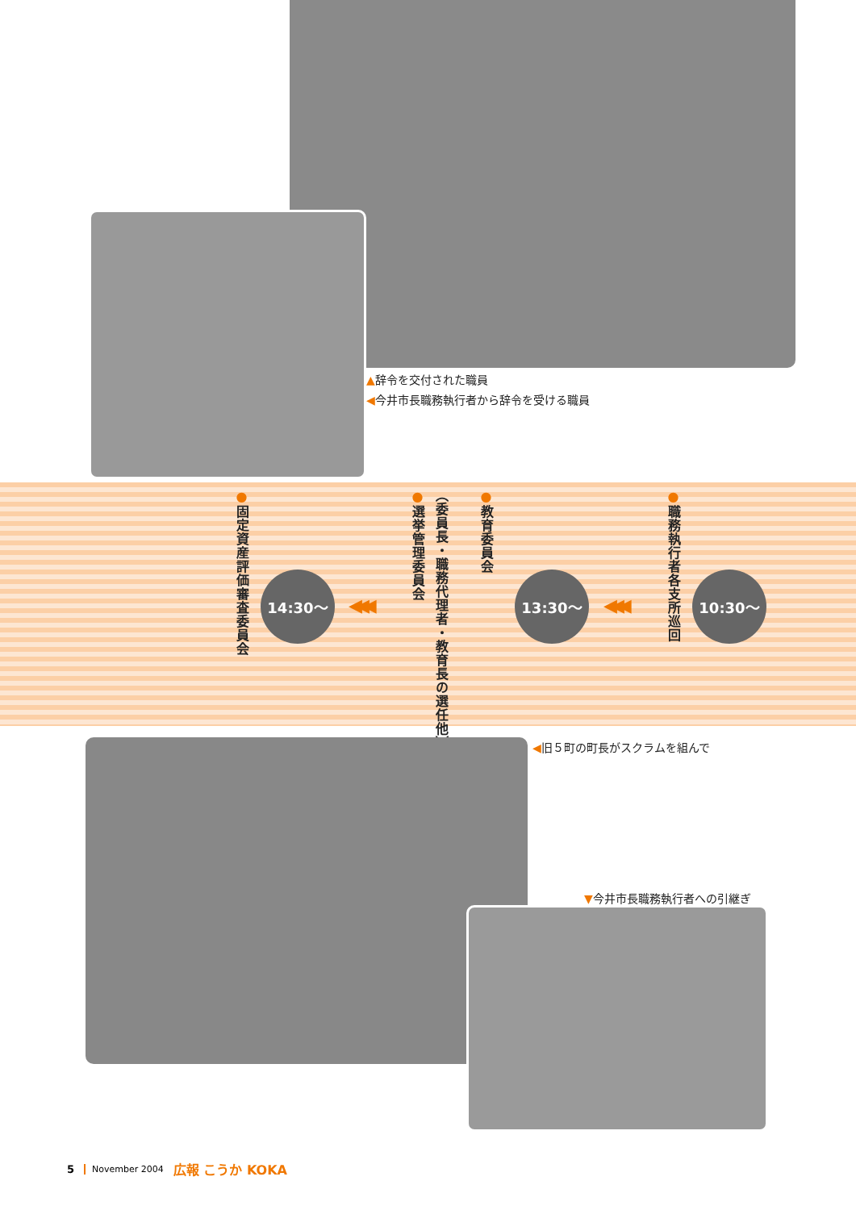▲辞令を交付された職員
◀今井市長職務執行者から辞令を受ける職員
●職務執行者各支所巡回
10:30～
◀◀◀
13:30～
●教育委員会
（委員長・職務代理者・教育長の選任他）
●選挙管理委員会
◀◀◀
14:30～
●固定資産評価審査委員会
◀旧５町の町長がスクラムを組んで
▼今井市長職務執行者への引継ぎ
5 November 2004 広報 こうか KOKA